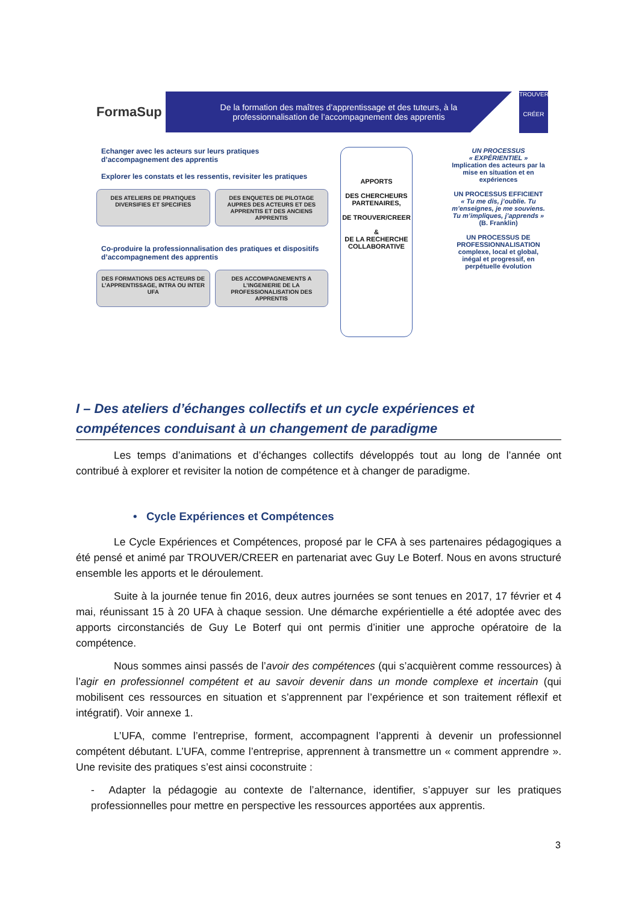FormaSup
De la formation des maîtres d’apprentissage et des tuteurs, à la professionnalisation de l’accompagnement des apprentis
TROUVER
CRÉER
Echanger avec les acteurs sur leurs pratiques d’accompagnement des apprentis
Explorer les constats et les ressentis, revisiter les pratiques
DES ATELIERS DE PRATIQUES DIVERSIFIES ET SPECIFIES
DES ENQUETES DE PILOTAGE AUPRES DES ACTEURS ET DES APPRENTIS ET DES ANCIENS APPRENTIS
Co-produire la professionnalisation des pratiques et dispositifs d’accompagnement des apprentis
DES FORMATIONS DES ACTEURS DE L’APPRENTISSAGE, INTRA OU INTER UFA
DES ACCOMPAGNEMENTS A L’INGENIERIE DE LA PROFESSIONALISATION DES APPRENTIS
APPORTS
DES CHERCHEURS PARTENAIRES,
DE TROUVER/CREER
&
DE LA RECHERCHE COLLABORATIVE
UN PROCESSUS
« EXPÉRIENTIEL »
Implication des acteurs par la mise en situation et en expériences
UN PROCESSUS EFFICIENT
« Tu me dis, j’oublie. Tu m’enseignes, je me souviens. Tu m’impliques, j’apprends »
(B. Franklin)
UN PROCESSUS DE PROFESSIONNALISATION
complexe, local et global, inégal et progressif, en perpétuelle évolution
I – Des ateliers d’échanges collectifs et un cycle expériences et compétences conduisant à un changement de paradigme
Les temps d’animations et d’échanges collectifs développés tout au long de l’année ont contribué à explorer et revisiter la notion de compétence et à changer de paradigme.
• Cycle Expériences et Compétences
Le Cycle Expériences et Compétences, proposé par le CFA à ses partenaires pédagogiques a été pensé et animé par TROUVER/CREER en partenariat avec Guy Le Boterf. Nous en avons structuré ensemble les apports et le déroulement.
Suite à la journée tenue fin 2016, deux autres journées se sont tenues en 2017, 17 février et 4 mai, réunissant 15 à 20 UFA à chaque session. Une démarche expérientielle a été adoptée avec des apports circonstanciés de Guy Le Boterf qui ont permis d’initier une approche opératoire de la compétence.
Nous sommes ainsi passés de l’avoir des compétences (qui s’acquièrent comme ressources) à l’agir en professionnel compétent et au savoir devenir dans un monde complexe et incertain (qui mobilisent ces ressources en situation et s’apprennent par l’expérience et son traitement réflexif et intégratif). Voir annexe 1.
L’UFA, comme l’entreprise, forment, accompagnent l’apprenti à devenir un professionnel compétent débutant. L’UFA, comme l’entreprise, apprennent à transmettre un « comment apprendre ». Une revisite des pratiques s’est ainsi coconstruite :
- Adapter la pédagogie au contexte de l’alternance, identifier, s’appuyer sur les pratiques professionnelles pour mettre en perspective les ressources apportées aux apprentis.
3